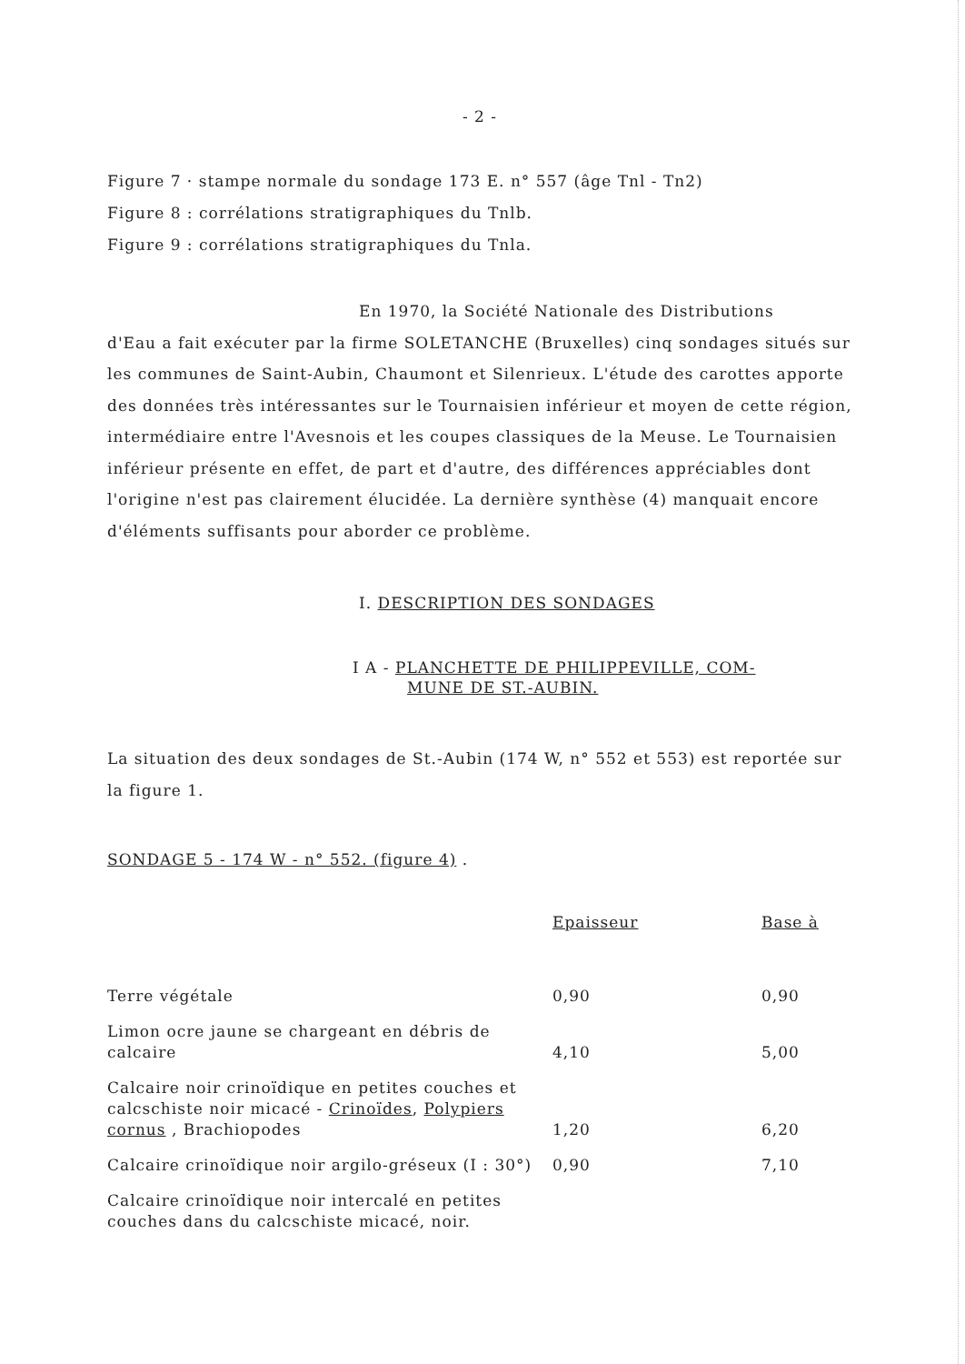- 2 -
Figure 7 · stampe normale du sondage 173 E. n° 557 (âge Tnl - Tn2)
Figure 8 : corrélations stratigraphiques du Tnlb.
Figure 9 : corrélations stratigraphiques du Tnla.
En 1970, la Société Nationale des Distributions
d'Eau a fait exécuter par la firme SOLETANCHE (Bruxelles) cinq sondages situés sur les communes de Saint-Aubin, Chaumont et Silenrieux. L'étude des carottes apporte des données très intéressantes sur le Tournaisien inférieur et moyen de cette région, intermédiaire entre l'Avesnois et les coupes classiques de la Meuse. Le Tournaisien inférieur présente en effet, de part et d'autre, des différences appréciables dont l'origine n'est pas clairement élucidée. La dernière synthèse (4) manquait encore d'éléments suffisants pour aborder ce problème.
I. DESCRIPTION DES SONDAGES
I A - PLANCHETTE DE PHILIPPEVILLE, COM-
MUNE DE ST.-AUBIN.
La situation des deux sondages de St.-Aubin (174 W, n° 552 et 553) est reportée sur la figure 1.
SONDAGE 5 - 174 W - n° 552. (figure 4) .
| | Epaisseur | Base à |
| --- | --- | --- |
| Terre végétale | 0,90 | 0,90 |
| Limon ocre jaune se chargeant en débris de calcaire | 4,10 | 5,00 |
| Calcaire noir crinoïdique en petites couches et calcschiste noir micacé - Crinoïdes , Polypiers cornus , Brachiopodes | 1,20 | 6,20 |
| Calcaire crinoïdique noir argilo-gréseux (I : 30°) | 0,90 | 7,10 |
| Calcaire crinoïdique noir intercalé en petites couches dans du calcschiste micacé, noir. | | |